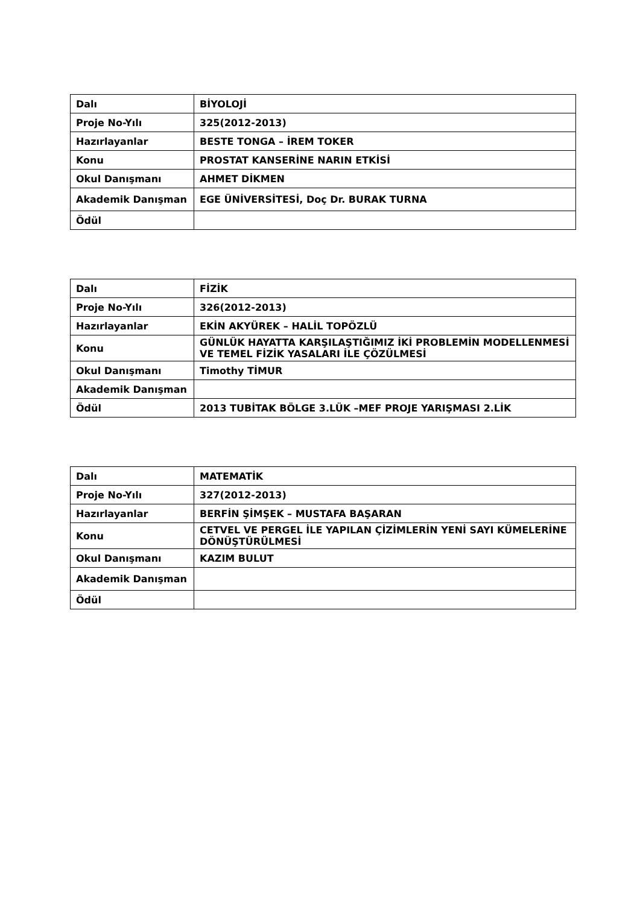| Dalı | BİYOLOJİ |
| Proje No-Yılı | 325(2012-2013) |
| Hazırlayanlar | BESTE TONGA – İREM TOKER |
| Konu | PROSTAT KANSERİNE NARIN ETKİSİ |
| Okul Danışmanı | AHMET DİKMEN |
| Akademik Danışman | EGE ÜNİVERSİTESİ, Doç Dr. BURAK TURNA |
| Ödül | |
| Dalı | FİZİK |
| Proje No-Yılı | 326(2012-2013) |
| Hazırlayanlar | EKİN AKYÜREK – HALİL TOPÖZLÜ |
| Konu | GÜNLÜK HAYATTA KARŞILAŞTIĞIMIZ İKİ PROBLEMİN MODELLENMESİ VE TEMEL FİZİK YASALARI İLE ÇÖZÜLMESİ |
| Okul Danışmanı | Timothy TİMUR |
| Akademik Danışman | |
| Ödül | 2013 TUBİTAK BÖLGE 3.LÜK –MEF PROJE YARIŞMASI 2.LİK |
| Dalı | MATEMATİK |
| Proje No-Yılı | 327(2012-2013) |
| Hazırlayanlar | BERFİN ŞİMŞEK – MUSTAFA BAŞARAN |
| Konu | CETVEL VE PERGEL İLE YAPILAN ÇİZİMLERİN YENİ SAYI KÜMELERİNE DÖNÜŞTÜRÜLMESİ |
| Okul Danışmanı | KAZIM BULUT |
| Akademik Danışman | |
| Ödül | |